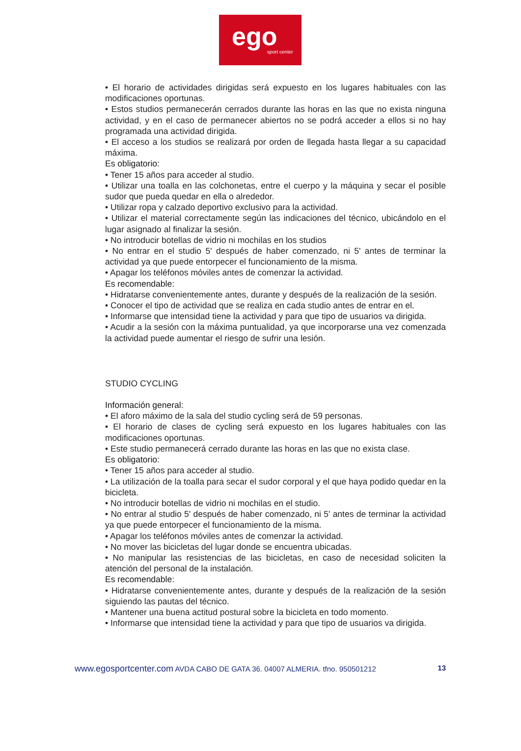ego
sport center
• El horario de actividades dirigidas será expuesto en los lugares habituales con las modificaciones oportunas.
• Estos studios permanecerán cerrados durante las horas en las que no exista ninguna actividad, y en el caso de permanecer abiertos no se podrá acceder a ellos si no hay programada una actividad dirigida.
• El acceso a los studios se realizará por orden de llegada hasta llegar a su capacidad máxima.
Es obligatorio:
• Tener 15 años para acceder al studio.
• Utilizar una toalla en las colchonetas, entre el cuerpo y la máquina y secar el posible sudor que pueda quedar en ella o alrededor.
• Utilizar ropa y calzado deportivo exclusivo para la actividad.
• Utilizar el material correctamente según las indicaciones del técnico, ubicándolo en el lugar asignado al finalizar la sesión.
• No introducir botellas de vidrio ni mochilas en los studios
• No entrar en el studio 5' después de haber comenzado, ni 5' antes de terminar la actividad ya que puede entorpecer el funcionamiento de la misma.
• Apagar los teléfonos móviles antes de comenzar la actividad.
Es recomendable:
• Hidratarse convenientemente antes, durante y después de la realización de la sesión.
• Conocer el tipo de actividad que se realiza en cada studio antes de entrar en el.
• Informarse que intensidad tiene la actividad y para que tipo de usuarios va dirigida.
• Acudir a la sesión con la máxima puntualidad, ya que incorporarse una vez comenzada la actividad puede aumentar el riesgo de sufrir una lesión.
STUDIO CYCLING
Información general:
• El aforo máximo de la sala del studio cycling será de 59 personas.
• El horario de clases de cycling será expuesto en los lugares habituales con las modificaciones oportunas.
• Este studio permanecerá cerrado durante las horas en las que no exista clase.
Es obligatorio:
• Tener 15 años para acceder al studio.
• La utilización de la toalla para secar el sudor corporal y el que haya podido quedar en la bicicleta.
• No introducir botellas de vidrio ni mochilas en el studio.
• No entrar al studio 5' después de haber comenzado, ni 5' antes de terminar la actividad ya que puede entorpecer el funcionamiento de la misma.
• Apagar los teléfonos móviles antes de comenzar la actividad.
• No mover las bicicletas del lugar donde se encuentra ubicadas.
• No manipular las resistencias de las bicicletas, en caso de necesidad soliciten la atención del personal de la instalación.
Es recomendable:
• Hidratarse convenientemente antes, durante y después de la realización de la sesión siguiendo las pautas del técnico.
• Mantener una buena actitud postural sobre la bicicleta en todo momento.
• Informarse que intensidad tiene la actividad y para que tipo de usuarios va dirigida.
www.egosportcenter.com AVDA CABO DE GATA 36. 04007 ALMERIA. tfno. 950501212 13